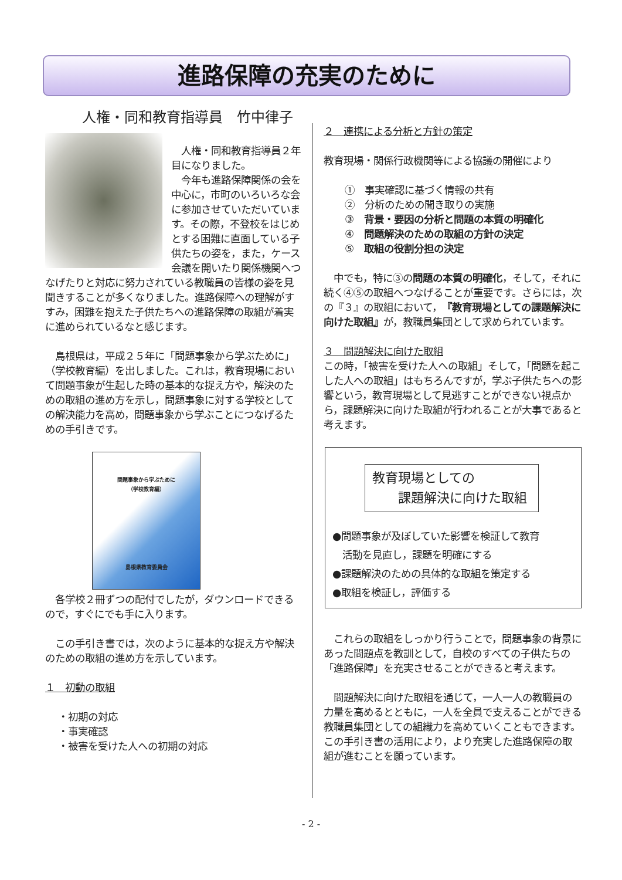進路保障の充実のために
人権・同和教育指導員　竹中律子
　人権・同和教育指導員２年目になりました。
　今年も進路保障関係の会を中心に，市町のいろいろな会に参加させていただいています。その際，不登校をはじめとする困難に直面している子供たちの姿を，また，ケース会議を開いたり関係機関へつなげたりと対応に努力されている教職員の皆様の姿を見聞きすることが多くなりました。進路保障への理解がすすみ，困難を抱えた子供たちへの進路保障の取組が着実に進められているなと感じます。
　島根県は，平成２５年に「問題事象から学ぶために」（学校教育編）を出しました。これは，教育現場において問題事象が生起した時の基本的な捉え方や，解決のための取組の進め方を示し，問題事象に対する学校としての解決能力を高め，問題事象から学ぶことにつなげるための手引きです。
問題事象から学ぶために
（学校教育編）
島根県教育委員会
　各学校２冊ずつの配付でしたが，ダウンロードできるので，すぐにでも手に入ります。
　この手引き書では，次のように基本的な捉え方や解決のための取組の進め方を示しています。
１　初動の取組
・初期の対応
・事実確認
・被害を受けた人への初期の対応
２　連携による分析と方針の策定
教育現場・関係行政機関等による協議の開催により
①　事実確認に基づく情報の共有
②　分析のための聞き取りの実施
③　背景・要因の分析と問題の本質の明確化
④　問題解決のための取組の方針の決定
⑤　取組の役割分担の決定
　中でも，特に③の問題の本質の明確化，そして，それに続く④⑤の取組へつなげることが重要です。さらには，次の『３』の取組において，『教育現場としての課題解決に向けた取組』が，教職員集団として求められています。
３　問題解決に向けた取組
この時，「被害を受けた人への取組」そして，「問題を起こした人への取組」はもちろんですが，学ぶ子供たちへの影響という，教育現場として見逃すことができない視点から，課題解決に向けた取組が行われることが大事であると考えます。
教育現場としての
　　課題解決に向けた取組
●問題事象が及ぼしていた影響を検証して教育
　活動を見直し，課題を明確にする
●課題解決のための具体的な取組を策定する
●取組を検証し，評価する
　これらの取組をしっかり行うことで，問題事象の背景にあった問題点を教訓として，自校のすべての子供たちの「進路保障」を充実させることができると考えます。
　問題解決に向けた取組を通じて，一人一人の教職員の力量を高めるとともに，一人を全員で支えることができる教職員集団としての組織力を高めていくこともできます。この手引き書の活用により，より充実した進路保障の取組が進むことを願っています。
- 2 -